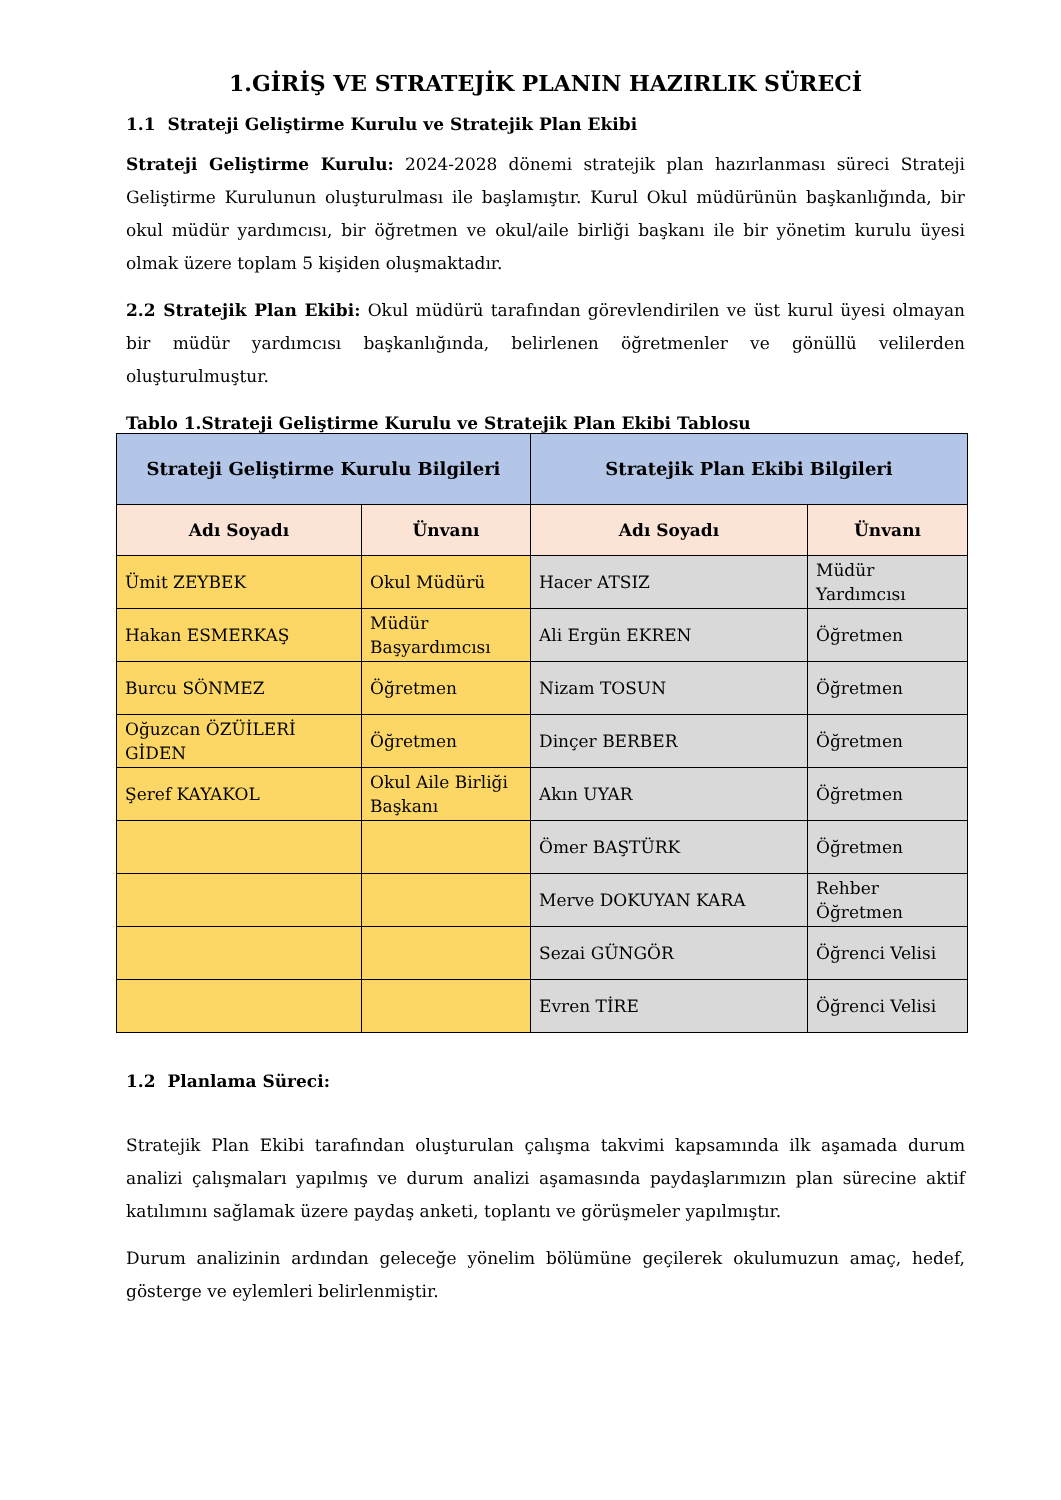1.GİRİŞ VE STRATEJİK PLANIN HAZIRLIK SÜRECİ
1.1 Strateji Geliştirme Kurulu ve Stratejik Plan Ekibi
Strateji Geliştirme Kurulu: 2024-2028 dönemi stratejik plan hazırlanması süreci Strateji Geliştirme Kurulunun oluşturulması ile başlamıştır. Kurul Okul müdürünün başkanlığında, bir okul müdür yardımcısı, bir öğretmen ve okul/aile birliği başkanı ile bir yönetim kurulu üyesi olmak üzere toplam 5 kişiden oluşmaktadır.
2.2 Stratejik Plan Ekibi: Okul müdürü tarafından görevlendirilen ve üst kurul üyesi olmayan bir müdür yardımcısı başkanlığında, belirlenen öğretmenler ve gönüllü velilerden oluşturulmuştur.
Tablo 1.Strateji Geliştirme Kurulu ve Stratejik Plan Ekibi Tablosu
| Strateji Geliştirme Kurulu Bilgileri | | Stratejik Plan Ekibi Bilgileri | |
| --- | --- | --- | --- |
| Adı Soyadı | Ünvanı | Adı Soyadı | Ünvanı |
| Ümit ZEYBEK | Okul Müdürü | Hacer ATSIZ | Müdür Yardımcısı |
| Hakan ESMERKAŞ | Müdür Başyardımcısı | Ali Ergün EKREN | Öğretmen |
| Burcu SÖNMEZ | Öğretmen | Nizam TOSUN | Öğretmen |
| Oğuzcan ÖZÜİLERİ GİDEN | Öğretmen | Dinçer BERBER | Öğretmen |
| Şeref KAYAKOL | Okul Aile Birliği Başkanı | Akın UYAR | Öğretmen |
| | | Ömer BAŞTÜRK | Öğretmen |
| | | Merve DOKUYAN KARA | Rehber Öğretmen |
| | | Sezai GÜNGÖR | Öğrenci Velisi |
| | | Evren TİRE | Öğrenci Velisi |
1.2 Planlama Süreci:
Stratejik Plan Ekibi tarafından oluşturulan çalışma takvimi kapsamında ilk aşamada durum analizi çalışmaları yapılmış ve durum analizi aşamasında paydaşlarımızın plan sürecine aktif katılımını sağlamak üzere paydaş anketi, toplantı ve görüşmeler yapılmıştır.
Durum analizinin ardından geleceğe yönelim bölümüne geçilerek okulumuzun amaç, hedef, gösterge ve eylemleri belirlenmiştir.